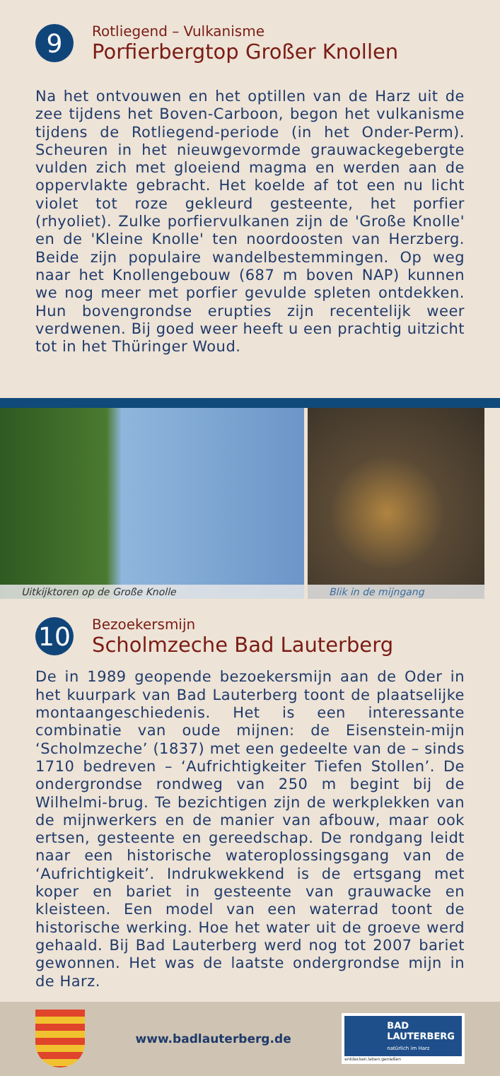9
Rotliegend – Vulkanisme
Porfierbergtop Großer Knollen
Na het ontvouwen en het optillen van de Harz uit de zee tijdens het Boven-Carboon, begon het vulkanisme tijdens de Rotliegend-periode (in het Onder-Perm). Scheuren in het nieuwgevormde grauwackegebergte vulden zich met gloeiend magma en werden aan de oppervlakte gebracht. Het koelde af tot een nu licht violet tot roze gekleurd gesteente, het porfier (rhyoliet). Zulke porfiervulkanen zijn de 'Große Knolle' en de 'Kleine Knolle' ten noordoosten van Herzberg. Beide zijn populaire wandelbestemmingen. Op weg naar het Knollengebouw (687 m boven NAP) kunnen we nog meer met porfier gevulde spleten ontdekken. Hun bovengrondse erupties zijn recentelijk weer verdwenen. Bij goed weer heeft u een prachtig uitzicht tot in het Thüringer Woud.
Uitkijktoren op de Große Knolle Blik in de mijngang
10
Bezoekersmijn
Scholmzeche Bad Lauterberg
De in 1989 geopende bezoekersmijn aan de Oder in het kuurpark van Bad Lauterberg toont de plaatselijke montaangeschiedenis. Het is een interessante combinatie van oude mijnen: de Eisenstein-mijn ‘Scholmzeche’ (1837) met een gedeelte van de – sinds 1710 bedreven – ‘Aufrichtigkeiter Tiefen Stollen’. De ondergrondse rondweg van 250 m begint bij de Wilhelmi-brug. Te bezichtigen zijn de werkplekken van de mijnwerkers en de manier van afbouw, maar ook ertsen, gesteente en gereedschap. De rondgang leidt naar een historische wateroplossingsgang van de ‘Aufrichtigkeit’. Indrukwekkend is de ertsgang met koper en bariet in gesteente van grauwacke en kleisteen. Een model van een waterrad toont de historische werking. Hoe het water uit de groeve werd gehaald. Bij Bad Lauterberg werd nog tot 2007 bariet gewonnen. Het was de laatste ondergrondse mijn in de Harz.
www.badlauterberg.de
BAD
LAUTERBERG
natürlich im Harz
entdecken.leben.genießen